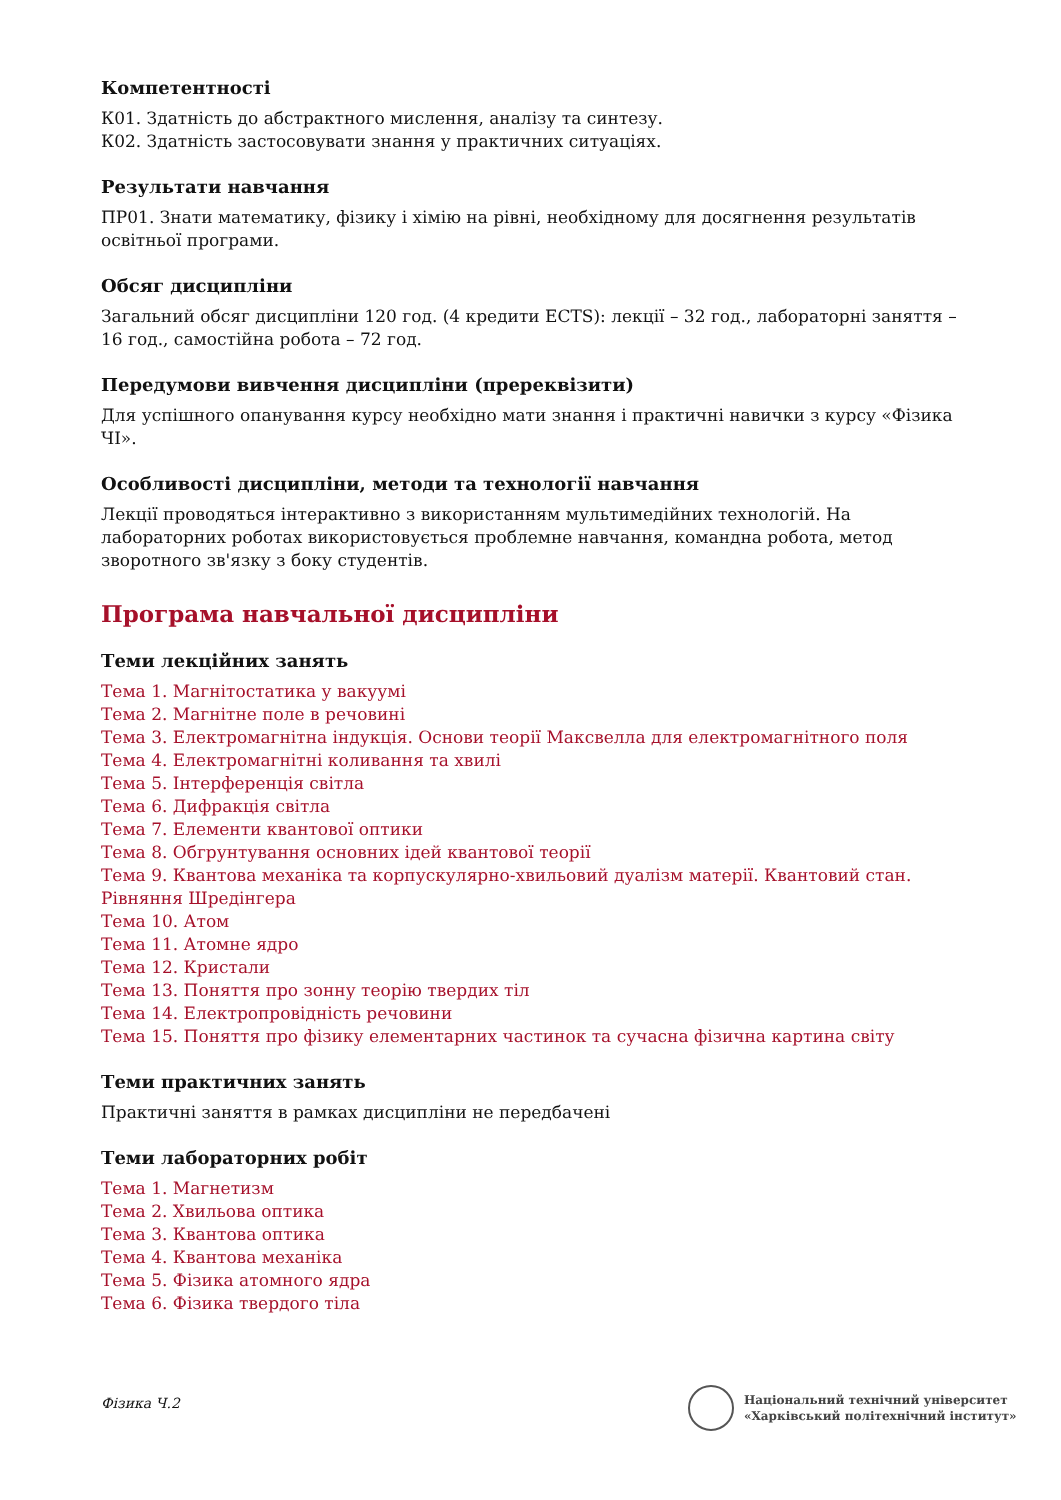Компетентності
К01. Здатність до абстрактного мислення, аналізу та синтезу.
К02. Здатність застосовувати знання у практичних ситуаціях.
Результати навчання
ПР01. Знати математику, фізику і хімію на рівні, необхідному для досягнення результатів освітньої програми.
Обсяг дисципліни
Загальний обсяг дисципліни 120 год. (4 кредити ECTS): лекції – 32 год., лабораторні заняття – 16 год., самостійна робота – 72 год.
Передумови вивчення дисципліни (пререквізити)
Для успішного опанування курсу необхідно мати знання і практичні навички з курсу «Фізика ЧІ».
Особливості дисципліни, методи та технології навчання
Лекції проводяться інтерактивно з використанням мультимедійних технологій. На лабораторних роботах використовується проблемне навчання, командна робота, метод зворотного зв'язку з боку студентів.
Програма навчальної дисципліни
Теми лекційних занять
Тема 1. Магнітостатика у вакуумі
Тема 2. Магнітне поле в речовині
Тема 3. Електромагнітна індукція. Основи теорії Максвелла для електромагнітного поля
Тема 4. Електромагнітні коливання та хвилі
Тема 5. Інтерференція світла
Тема 6. Дифракція світла
Тема 7. Елементи квантової оптики
Тема 8. Обгрунтування основних ідей квантової теорії
Тема 9. Квантова механіка та корпускулярно-хвильовий дуалізм матерії. Квантовий стан. Рівняння Шредінгера
Тема 10. Атом
Тема 11. Атомне ядро
Тема 12. Кристали
Тема 13. Поняття про зонну теорію твердих тіл
Тема 14. Електропровідність речовини
Тема 15. Поняття про фізику елементарних частинок та сучасна фізична картина світу
Теми практичних занять
Практичні заняття в рамках дисципліни не передбачені
Теми лабораторних робіт
Тема 1. Магнетизм
Тема 2. Хвильова оптика
Тема 3. Квантова оптика
Тема 4. Квантова механіка
Тема 5. Фізика атомного ядра
Тема 6. Фізика твердого тіла
Фізика Ч.2
Національний технічний університет
«Харківський політехнічний інститут»